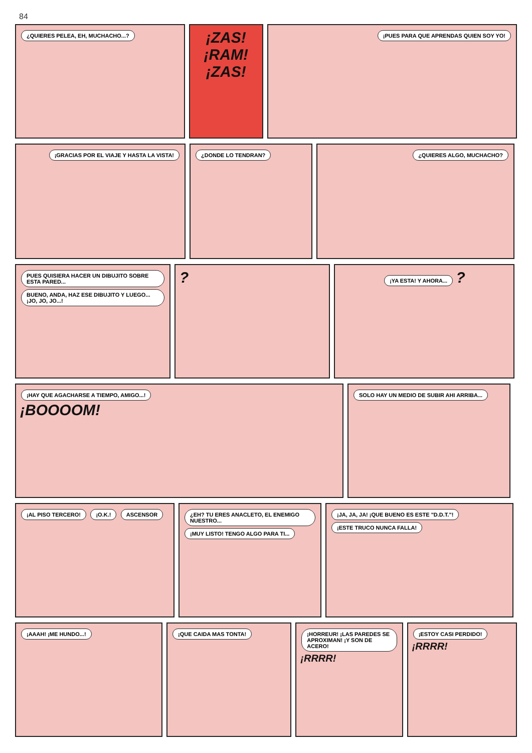84
¿QUIERES PELEA, EH, MUCHACHO...?
¡ZAS!
¡RAM!
¡ZAS!
¡PUES PARA QUE APRENDAS QUIEN SOY YO!
¡GRACIAS POR EL VIAJE Y HASTA LA VISTA!
¿DONDE LO TENDRAN? ¿QUIERES ALGO, MUCHACHO?
PUES QUISIERA HACER UN DIBUJITO SOBRE ESTA PARED... BUENO, ANDA, HAZ ESE DIBUJITO Y LUEGO...¡JO, JO, JO...!
?
¡YA ESTA! Y AHORA... ?
¡HAY QUE AGACHARSE A TIEMPO, AMIGO...!
¡BOOOOM!
SOLO HAY UN MEDIO DE SUBIR AHI ARRIBA...
¡AL PISO TERCERO! ¡O.K.! ASCENSOR ¿EH? TU ERES ANACLETO, EL ENEMIGO NUESTRO... ¡MUY LISTO! TENGO ALGO PARA TI...
¡JA, JA, JA! ¡QUE BUENO ES ESTE "D.D.T."! ¡ESTE TRUCO NUNCA FALLA!
¡AAAH! ¡ME HUNDO...! ¡QUE CAIDA MAS TONTA! ¡HORREUR! ¡LAS PAREDES SE APROXIMAN! ¡Y SON DE ACERO!
¡RRRR!
¡ESTOY CASI PERDIDO!
¡RRRR!